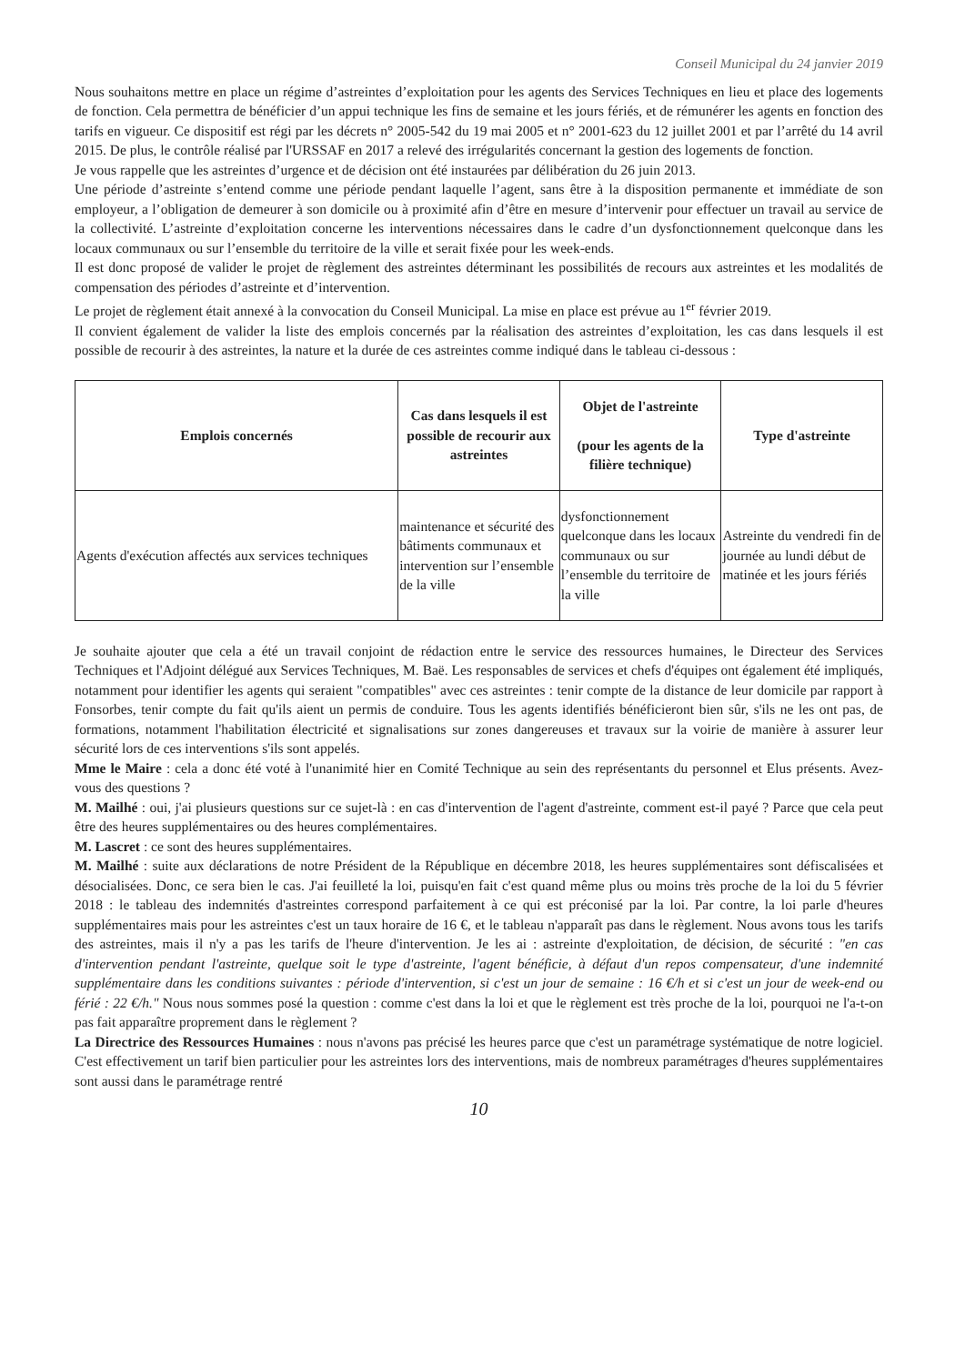Conseil Municipal du 24 janvier 2019
Nous souhaitons mettre en place un régime d’astreintes d’exploitation pour les agents des Services Techniques en lieu et place des logements de fonction. Cela permettra de bénéficier d’un appui technique les fins de semaine et les jours fériés, et de rémunérer les agents en fonction des tarifs en vigueur. Ce dispositif est régi par les décrets n° 2005-542 du 19 mai 2005 et n° 2001-623 du 12 juillet 2001 et par l’arrêté du 14 avril 2015. De plus, le contrôle réalisé par l'URSSAF en 2017 a relevé des irrégularités concernant la gestion des logements de fonction.
Je vous rappelle que les astreintes d’urgence et de décision ont été instaurées par délibération du 26 juin 2013.
Une période d’astreinte s’entend comme une période pendant laquelle l’agent, sans être à la disposition permanente et immédiate de son employeur, a l’obligation de demeurer à son domicile ou à proximité afin d’être en mesure d’intervenir pour effectuer un travail au service de la collectivité. L’astreinte d’exploitation concerne les interventions nécessaires dans le cadre d’un dysfonctionnement quelconque dans les locaux communaux ou sur l’ensemble du territoire de la ville et serait fixée pour les week-ends.
Il est donc proposé de valider le projet de règlement des astreintes déterminant les possibilités de recours aux astreintes et les modalités de compensation des périodes d’astreinte et d’intervention.
Le projet de règlement était annexé à la convocation du Conseil Municipal. La mise en place est prévue au 1<sup>er</sup> février 2019.
Il convient également de valider la liste des emplois concernés par la réalisation des astreintes d’exploitation, les cas dans lesquels il est possible de recourir à des astreintes, la nature et la durée de ces astreintes comme indiqué dans le tableau ci-dessous :
| Emplois concernés | Cas dans lesquels il est possible de recourir aux astreintes | Objet de l'astreinte (pour les agents de la filière technique) | Type d'astreinte |
| --- | --- | --- | --- |
| Agents d'exécution affectés aux services techniques | maintenance et sécurité des bâtiments communaux et intervention sur l’ensemble de la ville | dysfonctionnement quelconque dans les locaux communaux ou sur l’ensemble du territoire de la ville | Astreinte du vendredi fin de journée au lundi début de matinée et les jours fériés |
Je souhaite ajouter que cela a été un travail conjoint de rédaction entre le service des ressources humaines, le Directeur des Services Techniques et l'Adjoint délégué aux Services Techniques, M. Baë. Les responsables de services et chefs d'équipes ont également été impliqués, notamment pour identifier les agents qui seraient "compatibles" avec ces astreintes : tenir compte de la distance de leur domicile par rapport à Fonsorbes, tenir compte du fait qu'ils aient un permis de conduire. Tous les agents identifiés bénéficieront bien sûr, s'ils ne les ont pas, de formations, notamment l'habilitation électricité et signalisations sur zones dangereuses et travaux sur la voirie de manière à assurer leur sécurité lors de ces interventions s'ils sont appelés.
Mme le Maire : cela a donc été voté à l'unanimité hier en Comité Technique au sein des représentants du personnel et Elus présents. Avez-vous des questions ?
M. Mailhé : oui, j'ai plusieurs questions sur ce sujet-là : en cas d'intervention de l'agent d'astreinte, comment est-il payé ? Parce que cela peut être des heures supplémentaires ou des heures complémentaires.
M. Lascret : ce sont des heures supplémentaires.
M. Mailhé : suite aux déclarations de notre Président de la République en décembre 2018, les heures supplémentaires sont défiscalisées et désocialisées. Donc, ce sera bien le cas. J'ai feuilleté la loi, puisqu'en fait c'est quand même plus ou moins très proche de la loi du 5 février 2018 : le tableau des indemnités d'astreintes correspond parfaitement à ce qui est préconisé par la loi. Par contre, la loi parle d'heures supplémentaires mais pour les astreintes c'est un taux horaire de 16 €, et le tableau n'apparaît pas dans le règlement. Nous avons tous les tarifs des astreintes, mais il n'y a pas les tarifs de l'heure d'intervention. Je les ai : astreinte d'exploitation, de décision, de sécurité : "en cas d'intervention pendant l'astreinte, quelque soit le type d'astreinte, l'agent bénéficie, à défaut d'un repos compensateur, d'une indemnité supplémentaire dans les conditions suivantes : période d'intervention, si c'est un jour de semaine : 16 €/h et si c'est un jour de week-end ou férié : 22 €/h." Nous nous sommes posé la question : comme c'est dans la loi et que le règlement est très proche de la loi, pourquoi ne l'a-t-on pas fait apparaître proprement dans le règlement ?
La Directrice des Ressources Humaines : nous n'avons pas précisé les heures parce que c'est un paramétrage systématique de notre logiciel. C'est effectivement un tarif bien particulier pour les astreintes lors des interventions, mais de nombreux paramétrages d'heures supplémentaires sont aussi dans le paramétrage rentré
10